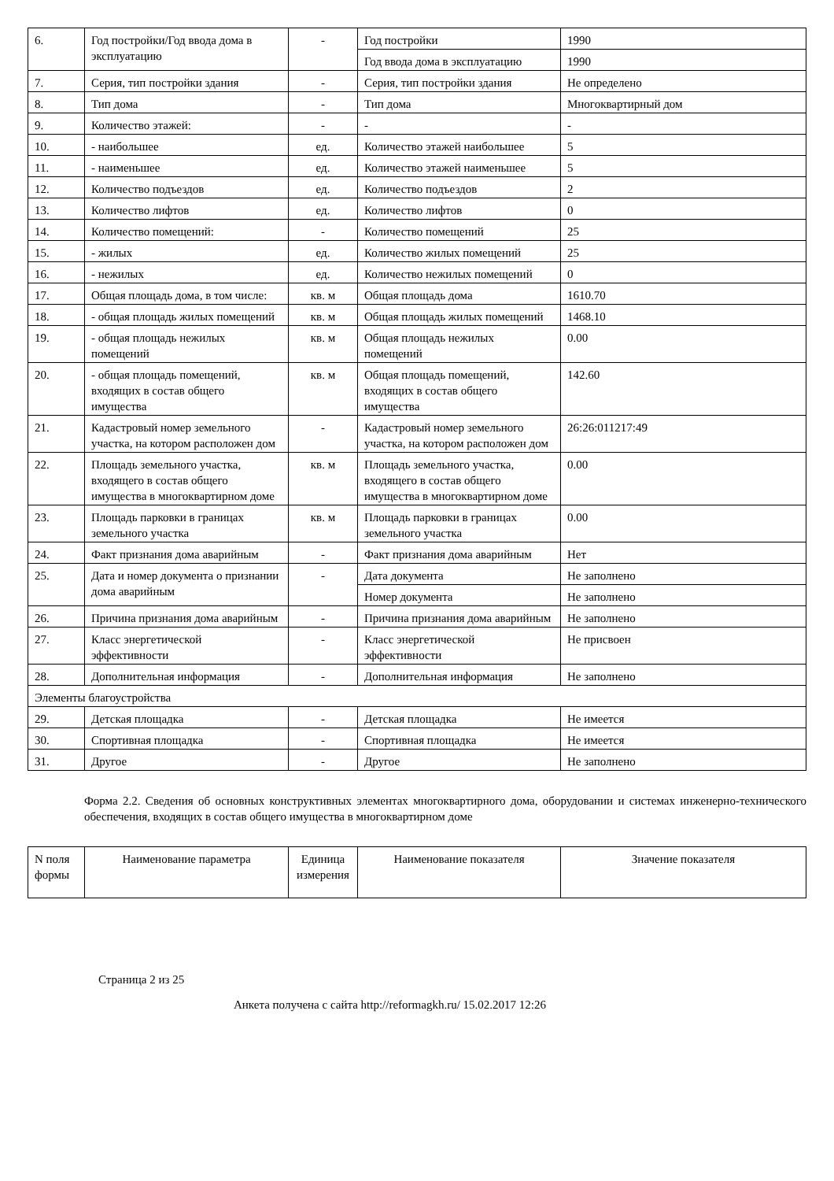| 6. | Год постройки/Год ввода дома в эксплуатацию | - | Год постройки | 1990 |
| | | | Год ввода дома в эксплуатацию | 1990 |
| 7. | Серия, тип постройки здания | - | Серия, тип постройки здания | Не определено |
| 8. | Тип дома | - | Тип дома | Многоквартирный дом |
| 9. | Количество этажей: | - | - | - |
| 10. | - наибольшее | ед. | Количество этажей наибольшее | 5 |
| 11. | - наименьшее | ед. | Количество этажей наименьшее | 5 |
| 12. | Количество подъездов | ед. | Количество подъездов | 2 |
| 13. | Количество лифтов | ед. | Количество лифтов | 0 |
| 14. | Количество помещений: | - | Количество помещений | 25 |
| 15. | - жилых | ед. | Количество жилых помещений | 25 |
| 16. | - нежилых | ед. | Количество нежилых помещений | 0 |
| 17. | Общая площадь дома, в том числе: | кв. м | Общая площадь дома | 1610.70 |
| 18. | - общая площадь жилых помещений | кв. м | Общая площадь жилых помещений | 1468.10 |
| 19. | - общая площадь нежилых помещений | кв. м | Общая площадь нежилых помещений | 0.00 |
| 20. | - общая площадь помещений, входящих в состав общего имущества | кв. м | Общая площадь помещений, входящих в состав общего имущества | 142.60 |
| 21. | Кадастровый номер земельного участка, на котором расположен дом | - | Кадастровый номер земельного участка, на котором расположен дом | 26:26:011217:49 |
| 22. | Площадь земельного участка, входящего в состав общего имущества в многоквартирном доме | кв. м | Площадь земельного участка, входящего в состав общего имущества в многоквартирном доме | 0.00 |
| 23. | Площадь парковки в границах земельного участка | кв. м | Площадь парковки в границах земельного участка | 0.00 |
| 24. | Факт признания дома аварийным | - | Факт признания дома аварийным | Нет |
| 25. | Дата и номер документа о признании дома аварийным | - | Дата документа | Не заполнено |
| | | | Номер документа | Не заполнено |
| 26. | Причина признания дома аварийным | - | Причина признания дома аварийным | Не заполнено |
| 27. | Класс энергетической эффективности | - | Класс энергетической эффективности | Не присвоен |
| 28. | Дополнительная информация | - | Дополнительная информация | Не заполнено |
| Элементы благоустройства | | | | |
| 29. | Детская площадка | - | Детская площадка | Не имеется |
| 30. | Спортивная площадка | - | Спортивная площадка | Не имеется |
| 31. | Другое | - | Другое | Не заполнено |
Форма 2.2. Сведения об основных конструктивных элементах многоквартирного дома, оборудовании и системах инженерно-технического обеспечения, входящих в состав общего имущества в многоквартирном доме
| N поля формы | Наименование параметра | Единица измерения | Наименование показателя | Значение показателя |
| --- | --- | --- | --- | --- |
Страница 2 из 25
Анкета получена с сайта http://reformagkh.ru/ 15.02.2017 12:26